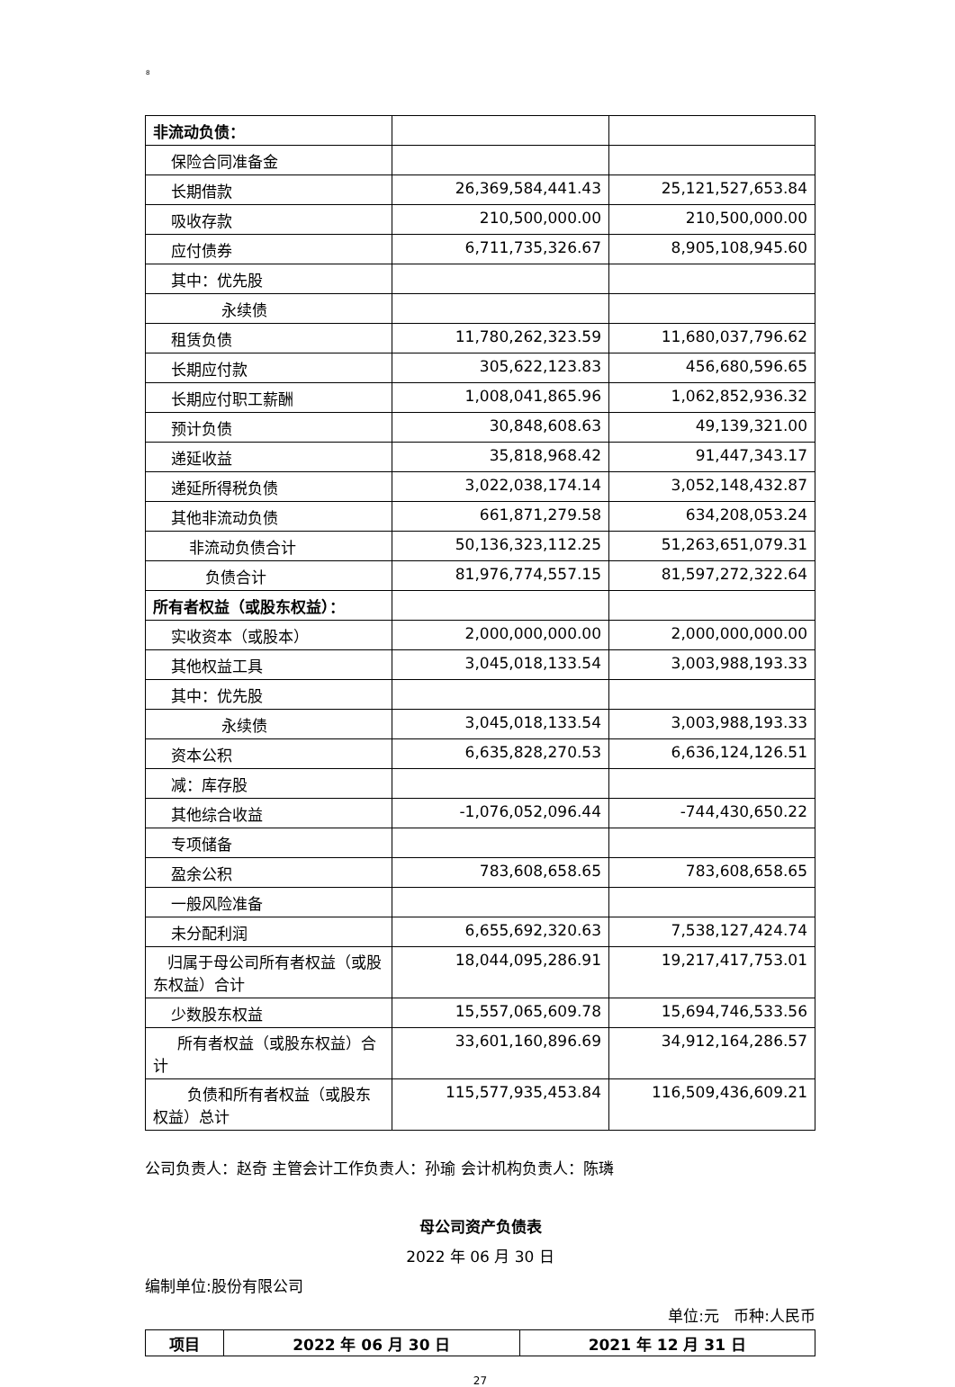8
| 非流动负债： | | |
| 保险合同准备金 | | |
| 长期借款 | 26,369,584,441.43 | 25,121,527,653.84 |
| 吸收存款 | 210,500,000.00 | 210,500,000.00 |
| 应付债券 | 6,711,735,326.67 | 8,905,108,945.60 |
| 其中：优先股 | | |
| 永续债 | | |
| 租赁负债 | 11,780,262,323.59 | 11,680,037,796.62 |
| 长期应付款 | 305,622,123.83 | 456,680,596.65 |
| 长期应付职工薪酬 | 1,008,041,865.96 | 1,062,852,936.32 |
| 预计负债 | 30,848,608.63 | 49,139,321.00 |
| 递延收益 | 35,818,968.42 | 91,447,343.17 |
| 递延所得税负债 | 3,022,038,174.14 | 3,052,148,432.87 |
| 其他非流动负债 | 661,871,279.58 | 634,208,053.24 |
| 非流动负债合计 | 50,136,323,112.25 | 51,263,651,079.31 |
| 负债合计 | 81,976,774,557.15 | 81,597,272,322.64 |
| 所有者权益（或股东权益）： | | |
| 实收资本（或股本） | 2,000,000,000.00 | 2,000,000,000.00 |
| 其他权益工具 | 3,045,018,133.54 | 3,003,988,193.33 |
| 其中：优先股 | | |
| 永续债 | 3,045,018,133.54 | 3,003,988,193.33 |
| 资本公积 | 6,635,828,270.53 | 6,636,124,126.51 |
| 减：库存股 | | |
| 其他综合收益 | -1,076,052,096.44 | -744,430,650.22 |
| 专项储备 | | |
| 盈余公积 | 783,608,658.65 | 783,608,658.65 |
| 一般风险准备 | | |
| 未分配利润 | 6,655,692,320.63 | 7,538,127,424.74 |
| 归属于母公司所有者权益（或股东权益）合计 | 18,044,095,286.91 | 19,217,417,753.01 |
| 少数股东权益 | 15,557,065,609.78 | 15,694,746,533.56 |
| 所有者权益（或股东权益）合计 | 33,601,160,896.69 | 34,912,164,286.57 |
| 负债和所有者权益（或股东权益）总计 | 115,577,935,453.84 | 116,509,436,609.21 |
公司负责人：赵奇 主管会计工作负责人：孙瑜 会计机构负责人：陈璘
母公司资产负债表
2022 年 06 月 30 日
编制单位:股份有限公司
单位:元 币种:人民币
| 项目 | 2022 年 06 月 30 日 | 2021 年 12 月 31 日 |
| --- | --- | --- |
27